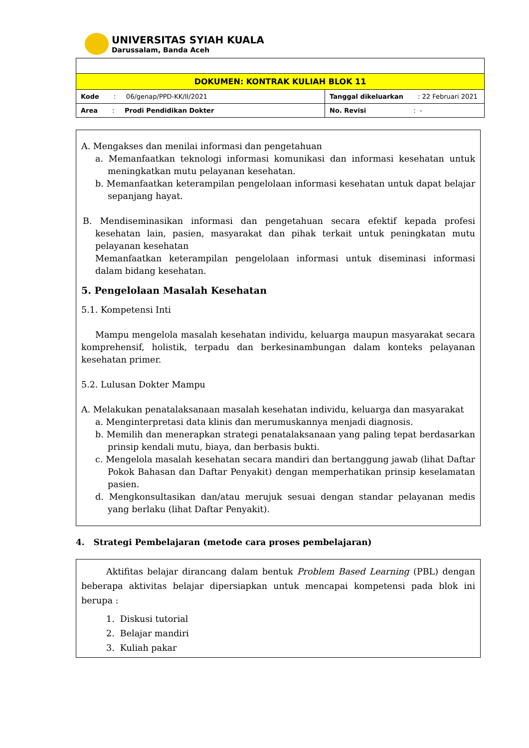UNIVERSITAS SYIAH KUALA
Darussalam, Banda Aceh
| DOKUMEN: KONTRAK KULIAH BLOK 11 | |
| Kode : 06/genap/PPD-KK/II/2021 | Tanggal dikeluarkan : 22 Februari 2021 |
| Area : Prodi Pendidikan Dokter | No. Revisi : - |
A. Mengakses dan menilai informasi dan pengetahuan
a. Memanfaatkan teknologi informasi komunikasi dan informasi kesehatan untuk meningkatkan mutu pelayanan kesehatan.
b. Memanfaatkan keterampilan pengelolaan informasi kesehatan untuk dapat belajar sepanjang hayat.
B. Mendiseminasikan informasi dan pengetahuan secara efektif kepada profesi kesehatan lain, pasien, masyarakat dan pihak terkait untuk peningkatan mutu pelayanan kesehatan
Memanfaatkan keterampilan pengelolaan informasi untuk diseminasi informasi dalam bidang kesehatan.
5. Pengelolaan Masalah Kesehatan
5.1. Kompetensi Inti
Mampu mengelola masalah kesehatan individu, keluarga maupun masyarakat secara komprehensif, holistik, terpadu dan berkesinambungan dalam konteks pelayanan kesehatan primer.
5.2. Lulusan Dokter Mampu
A. Melakukan penatalaksanaan masalah kesehatan individu, keluarga dan masyarakat
a. Menginterpretasi data klinis dan merumuskannya menjadi diagnosis.
b. Memilih dan menerapkan strategi penatalaksanaan yang paling tepat berdasarkan prinsip kendali mutu, biaya, dan berbasis bukti.
c. Mengelola masalah kesehatan secara mandiri dan bertanggung jawab (lihat Daftar Pokok Bahasan dan Daftar Penyakit) dengan memperhatikan prinsip keselamatan pasien.
d. Mengkonsultasikan dan/atau merujuk sesuai dengan standar pelayanan medis yang berlaku (lihat Daftar Penyakit).
4. Strategi Pembelajaran (metode cara proses pembelajaran)
Aktifitas belajar dirancang dalam bentuk Problem Based Learning (PBL) dengan beberapa aktivitas belajar dipersiapkan untuk mencapai kompetensi pada blok ini berupa :
1. Diskusi tutorial
2. Belajar mandiri
3. Kuliah pakar